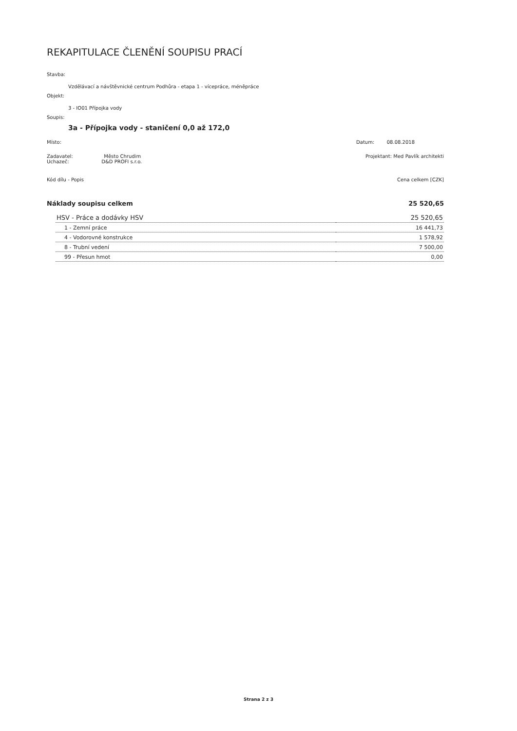REKAPITULACE ČLENĚNÍ SOUPISU PRACÍ
Stavba:
Vzdělávací a návštěvnické centrum Podhůra - etapa 1 - vícepráce, méněpráce
Objekt:
3 - IO01 Přípojka vody
Soupis:
3a - Přípojka vody - staničení 0,0 až 172,0
Místo: Datum: 08.08.2018
Zadavatel: Město Chrudim
Uchazeč: D&D PROFI s.r.o. Projektant: Med Pavlík architekti
Kód dílu - Popis Cena celkem [CZK]
Náklady soupisu celkem 25 520,65
| HSV - Práce a dodávky HSV | 25 520,65 |
| 1 - Zemní práce | 16 441,73 |
| 4 - Vodorovné konstrukce | 1 578,92 |
| 8 - Trubní vedení | 7 500,00 |
| 99 - Přesun hmot | 0,00 |
Strana 2 z 3